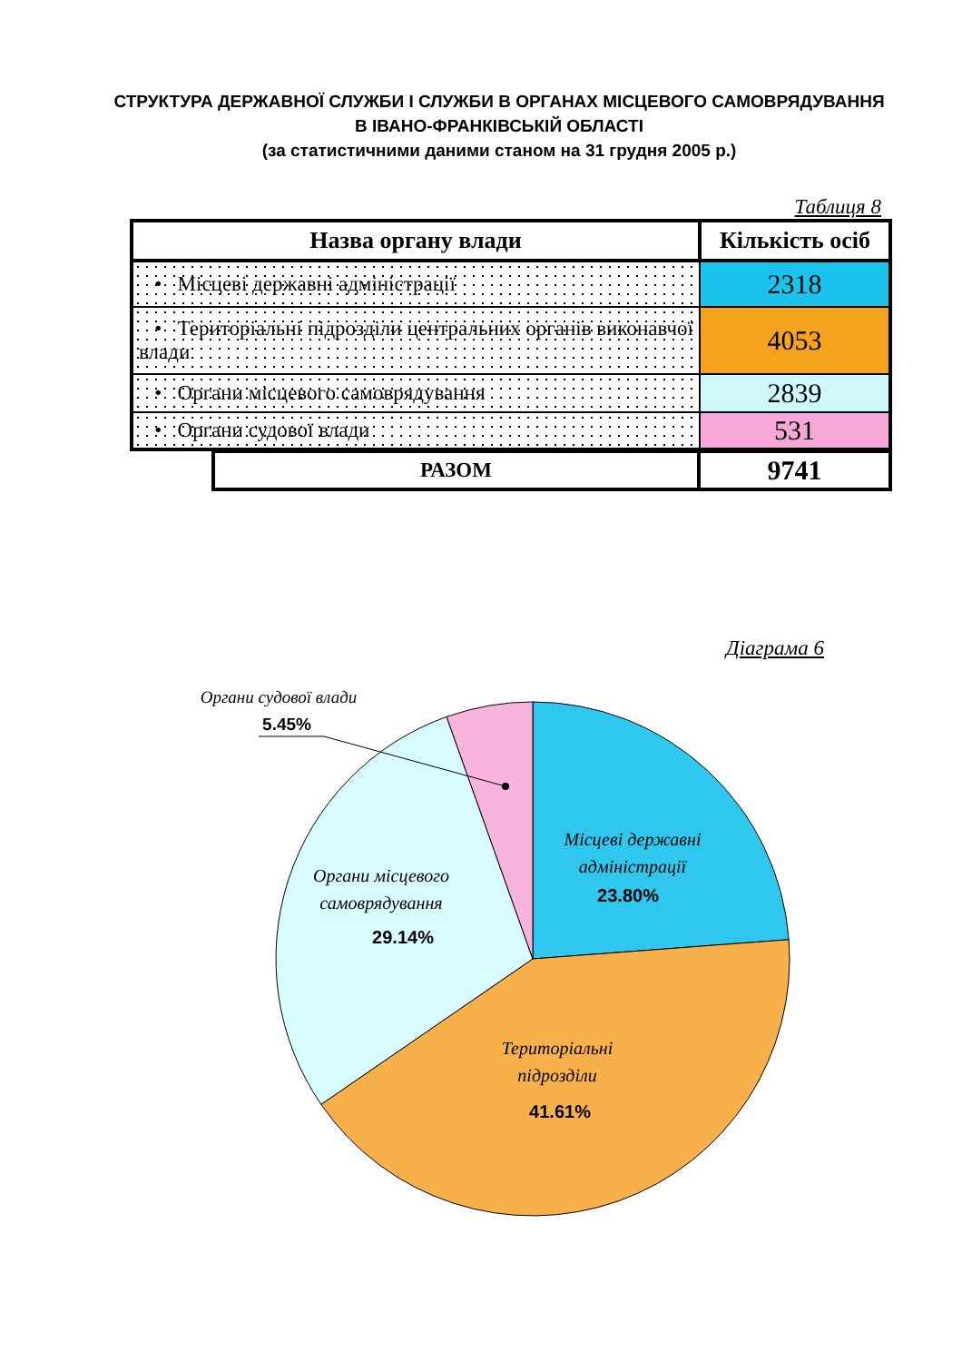СТРУКТУРА ДЕРЖАВНОЇ СЛУЖБИ І СЛУЖБИ В ОРГАНАХ МІСЦЕВОГО САМОВРЯДУВАННЯ
В ІВАНО-ФРАНКІВСЬКІЙ ОБЛАСТІ
(за статистичними даними станом на 31 грудня 2005 р.)
Таблиця 8
| Назва органу влади | Кількість осіб |
| --- | --- |
| • Місцеві державні адміністрації | 2318 |
| • Територіальні підрозділи центральних органів виконавчої влади | 4053 |
| • Органи місцевого самоврядування | 2839 |
| • Органи судової влади | 531 |
| РАЗОМ | 9741 |
Діаграма 6
Органи судової влади
5.45%
Місцеві державні
адміністрації
23.80%
Органи місцевого
самоврядування
29.14%
Територіальні
підрозділи
41.61%